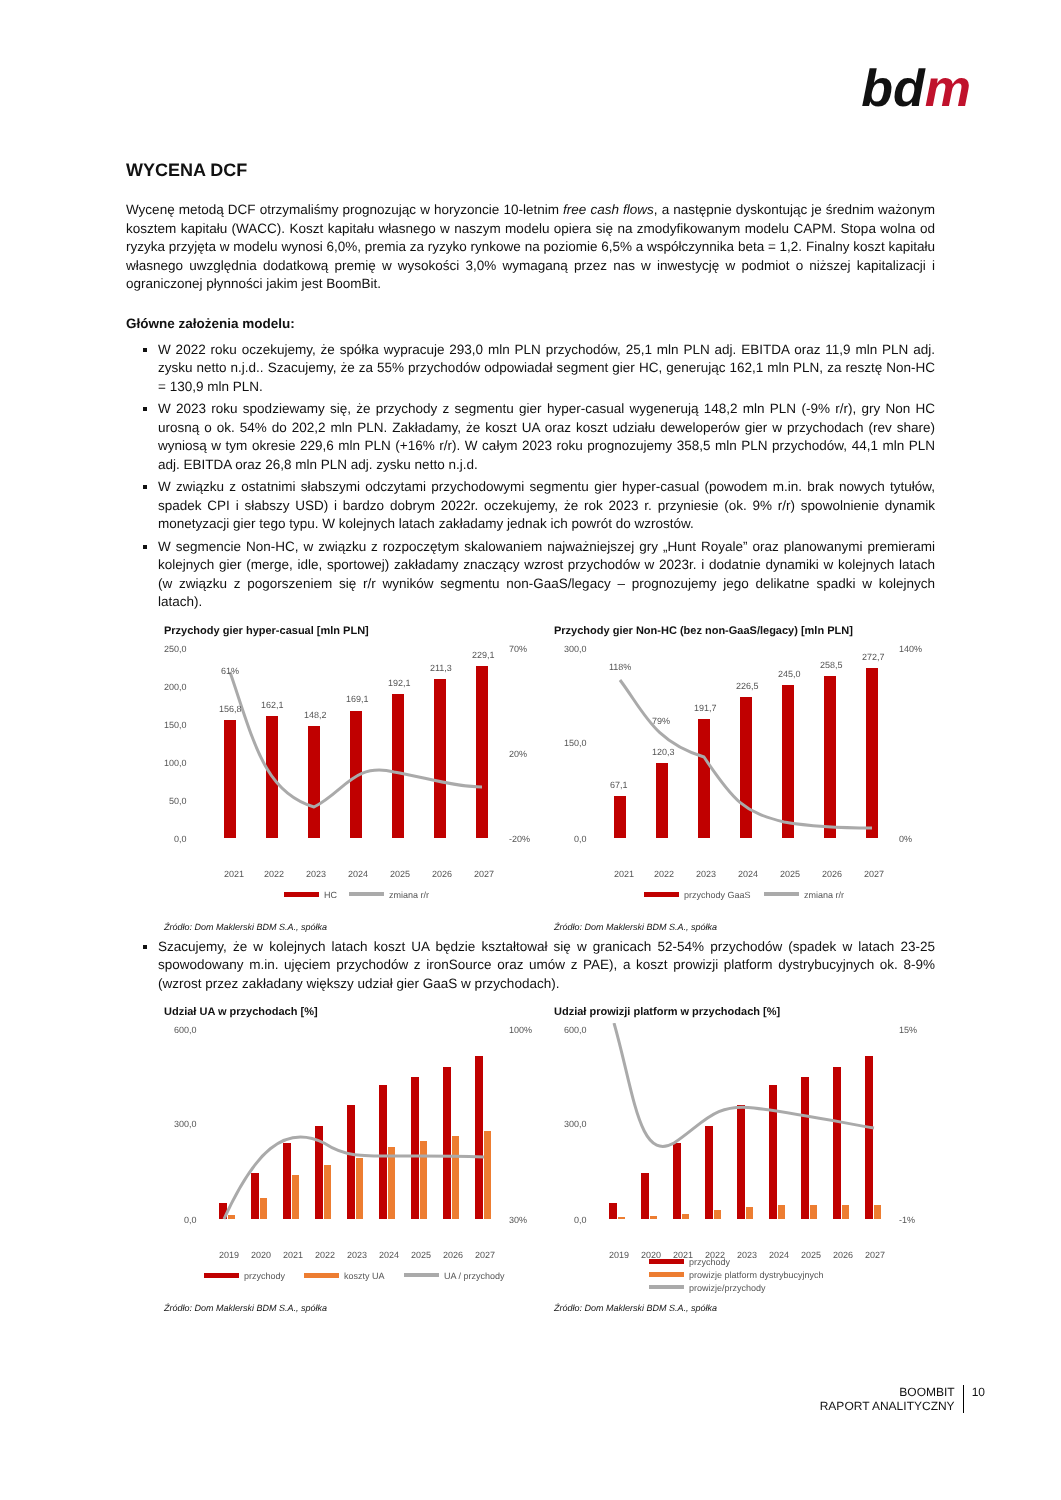bdm
WYCENA DCF
Wycenę metodą DCF otrzymaliśmy prognozując w horyzoncie 10-letnim free cash flows, a następnie dyskontując je średnim ważonym kosztem kapitału (WACC). Koszt kapitału własnego w naszym modelu opiera się na zmodyfikowanym modelu CAPM. Stopa wolna od ryzyka przyjęta w modelu wynosi 6,0%, premia za ryzyko rynkowe na poziomie 6,5% a współczynnika beta = 1,2. Finalny koszt kapitału własnego uwzględnia dodatkową premię w wysokości 3,0% wymaganą przez nas w inwestycję w podmiot o niższej kapitalizacji i ograniczonej płynności jakim jest BoomBit.
Główne założenia modelu:
W 2022 roku oczekujemy, że spółka wypracuje 293,0 mln PLN przychodów, 25,1 mln PLN adj. EBITDA oraz 11,9 mln PLN adj. zysku netto n.j.d.. Szacujemy, że za 55% przychodów odpowiadał segment gier HC, generując 162,1 mln PLN, za resztę Non-HC = 130,9 mln PLN.
W 2023 roku spodziewamy się, że przychody z segmentu gier hyper-casual wygenerują 148,2 mln PLN (-9% r/r), gry Non HC urosną o ok. 54% do 202,2 mln PLN. Zakładamy, że koszt UA oraz koszt udziału deweloperów gier w przychodach (rev share) wyniosą w tym okresie 229,6 mln PLN (+16% r/r). W całym 2023 roku prognozujemy 358,5 mln PLN przychodów, 44,1 mln PLN adj. EBITDA oraz 26,8 mln PLN adj. zysku netto n.j.d.
W związku z ostatnimi słabszymi odczytami przychodowymi segmentu gier hyper-casual (powodem m.in. brak nowych tytułów, spadek CPI i słabszy USD) i bardzo dobrym 2022r. oczekujemy, że rok 2023 r. przyniesie (ok. 9% r/r) spowolnienie dynamik monetyzacji gier tego typu. W kolejnych latach zakładamy jednak ich powrót do wzrostów.
W segmencie Non-HC, w związku z rozpoczętym skalowaniem najważniejszej gry „Hunt Royale” oraz planowanymi premierami kolejnych gier (merge, idle, sportowej) zakładamy znaczący wzrost przychodów w 2023r. i dodatnie dynamiki w kolejnych latach (w związku z pogorszeniem się r/r wyników segmentu non-GaaS/legacy – prognozujemy jego delikatne spadki w kolejnych latach).
Przychody gier hyper-casual [mln PLN]
250,0
200,0
150,0
100,0
50,0
0,0
70%
20%
-20%
156,8
162,1
148,2
169,1
192,1
211,3
229,1
61%
2021
2022
2023
2024
2025
2026
2027
HC
zmiana r/r
Źródło: Dom Maklerski BDM S.A., spółka
Przychody gier Non-HC (bez non-GaaS/legacy) [mln PLN]
300,0
150,0
0,0
140%
0%
67,1
120,3
191,7
226,5
245,0
258,5
272,7
118%
79%
2021
2022
2023
2024
2025
2026
2027
przychody GaaS
zmiana r/r
Źródło: Dom Maklerski BDM S.A., spółka
Szacujemy, że w kolejnych latach koszt UA będzie kształtował się w granicach 52-54% przychodów (spadek w latach 23-25 spowodowany m.in. ujęciem przychodów z ironSource oraz umów z PAE), a koszt prowizji platform dystrybucyjnych ok. 8-9% (wzrost przez zakładany większy udział gier GaaS w przychodach).
Udział UA w przychodach [%]
600,0
300,0
0,0
100%
30%
2019
2020
2021
2022
2023
2024
2025
2026
2027
przychody
koszty UA
UA / przychody
Źródło: Dom Maklerski BDM S.A., spółka
Udział prowizji platform w przychodach [%]
600,0
300,0
0,0
15%
-1%
2019
2020
2021
2022
2023
2024
2025
2026
2027
przychody
prowizje platform dystrybucyjnych
prowizje/przychody
Źródło: Dom Maklerski BDM S.A., spółka
BOOMBIT
RAPORT ANALITYCZNY
10